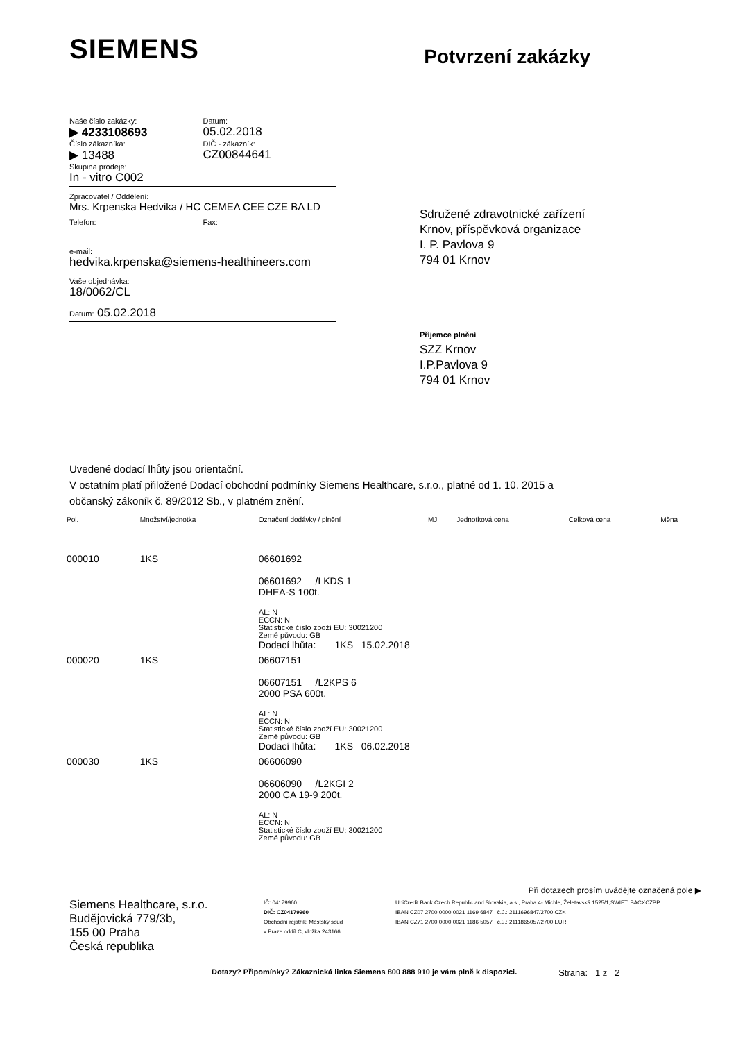SIEMENS
Potvrzení zakázky
Naše číslo zakázky: Datum:
▶ 4233108693 05.02.2018
Číslo zákazníka: DIČ - zákazník:
▶ 13488 CZ00844641
Skupina prodeje:
In - vitro C002
Zpracovatel / Oddělení:
Mrs. Krpenska Hedvika / HC CEMEA CEE CZE BA LD
Telefon: Fax:
e-mail:
hedvika.krpenska@siemens-healthineers.com
Vaše objednávka:
18/0062/CL
Datum: 05.02.2018
Sdružené zdravotnické zařízení
Krnov, příspěvková organizace
I. P. Pavlova 9
794 01 Krnov
Příjemce plnění
SZZ Krnov
I.P.Pavlova 9
794 01 Krnov
Uvedené dodací lhůty jsou orientační.
V ostatním platí přiložené Dodací obchodní podmínky Siemens Healthcare, s.r.o., platné od 1. 10. 2015 a
občanský zákoník č. 89/2012 Sb., v platném znění.
| Pol. | Množství/jednotka | Označení dodávky / plnění | MJ | Jednotková cena | Celková cena | Měna |
| --- | --- | --- | --- | --- | --- | --- |
| 000010 | 1KS | 06601692 06601692 /LKDS 1 DHEA-S 100t. AL: N ECCN: N Statistické číslo zboží EU: 30021200 Země původu: GB Dodací lhůta: 1KS 15.02.2018 | | | | |
| 000020 | 1KS | 06607151 06607151 /L2KPS 6 2000 PSA 600t. AL: N ECCN: N Statistické číslo zboží EU: 30021200 Země původu: GB Dodací lhůta: 1KS 06.02.2018 | | | | |
| 000030 | 1KS | 06606090 06606090 /L2KGI 2 2000 CA 19-9 200t. AL: N ECCN: N Statistické číslo zboží EU: 30021200 Země původu: GB | | | | |
Při dotazech prosím uvádějte označená pole ▶
Siemens Healthcare, s.r.o.
Budějovická 779/3b,
155 00 Praha
Česká republika
IČ: 04179960
DIČ: CZ04179960
Obchodní rejstřík: Městský soud
v Praze oddíl C, vložka 243166
UniCredit Bank Czech Republic and Slovakia, a.s., Praha 4- Michle, Želetavská 1525/1,SWIFT: BACXCZPP
IBAN CZ07 2700 0000 0021 1169 6847 , č.ú.: 2111696847/2700 CZK
IBAN CZ71 2700 0000 0021 1186 5057 , č.ú.: 2111865057/2700 EUR
Dotazy? Připomínky? Zákaznická linka Siemens 800 888 910 je vám plně k dispozici. Strana: 1 z 2